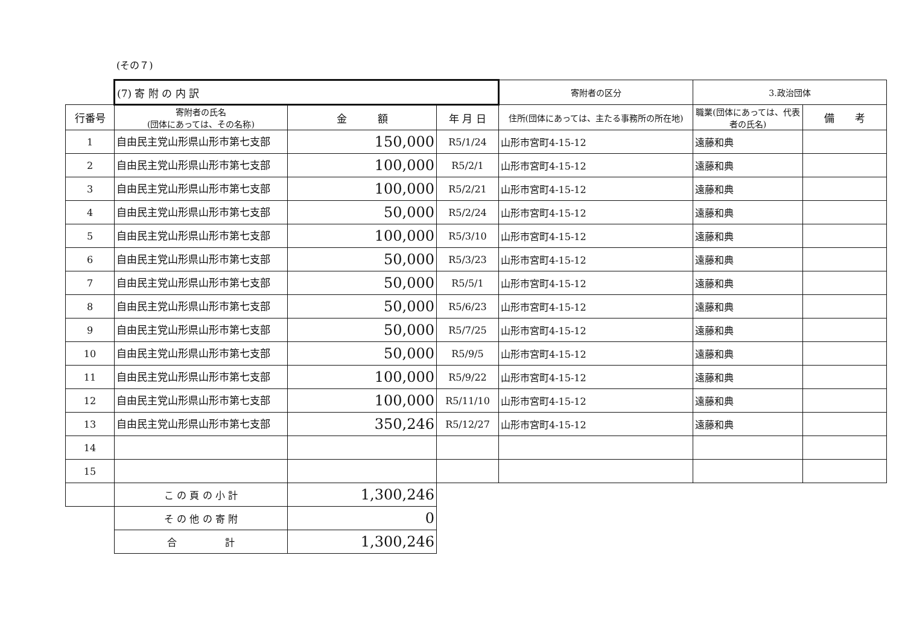(その７)
| | (7) 寄 附 の 内 訳 | | | 寄附者の区分 | 3.政治団体 | |
| 行番号 | 寄附者の氏名 (団体にあっては、その名称) | 金 額 | 年 月 日 | 住所(団体にあっては、主たる事務所の所在地) | 職業(団体にあっては、代表者の氏名) | 備 考 |
| 1 | 自由民主党山形県山形市第七支部 | 150,000 | R5/1/24 | 山形市宮町4-15-12 | 遠藤和典 | |
| 2 | 自由民主党山形県山形市第七支部 | 100,000 | R5/2/1 | 山形市宮町4-15-12 | 遠藤和典 | |
| 3 | 自由民主党山形県山形市第七支部 | 100,000 | R5/2/21 | 山形市宮町4-15-12 | 遠藤和典 | |
| 4 | 自由民主党山形県山形市第七支部 | 50,000 | R5/2/24 | 山形市宮町4-15-12 | 遠藤和典 | |
| 5 | 自由民主党山形県山形市第七支部 | 100,000 | R5/3/10 | 山形市宮町4-15-12 | 遠藤和典 | |
| 6 | 自由民主党山形県山形市第七支部 | 50,000 | R5/3/23 | 山形市宮町4-15-12 | 遠藤和典 | |
| 7 | 自由民主党山形県山形市第七支部 | 50,000 | R5/5/1 | 山形市宮町4-15-12 | 遠藤和典 | |
| 8 | 自由民主党山形県山形市第七支部 | 50,000 | R5/6/23 | 山形市宮町4-15-12 | 遠藤和典 | |
| 9 | 自由民主党山形県山形市第七支部 | 50,000 | R5/7/25 | 山形市宮町4-15-12 | 遠藤和典 | |
| 10 | 自由民主党山形県山形市第七支部 | 50,000 | R5/9/5 | 山形市宮町4-15-12 | 遠藤和典 | |
| 11 | 自由民主党山形県山形市第七支部 | 100,000 | R5/9/22 | 山形市宮町4-15-12 | 遠藤和典 | |
| 12 | 自由民主党山形県山形市第七支部 | 100,000 | R5/11/10 | 山形市宮町4-15-12 | 遠藤和典 | |
| 13 | 自由民主党山形県山形市第七支部 | 350,246 | R5/12/27 | 山形市宮町4-15-12 | 遠藤和典 | |
| 14 | | | | | | |
| 15 | | | | | | |
| | こ の 頁 の 小 計 | 1,300,246 | | | | |
| | そ の 他 の 寄 附 | 0 | | | | |
| | 合 計 | 1,300,246 | | | | |